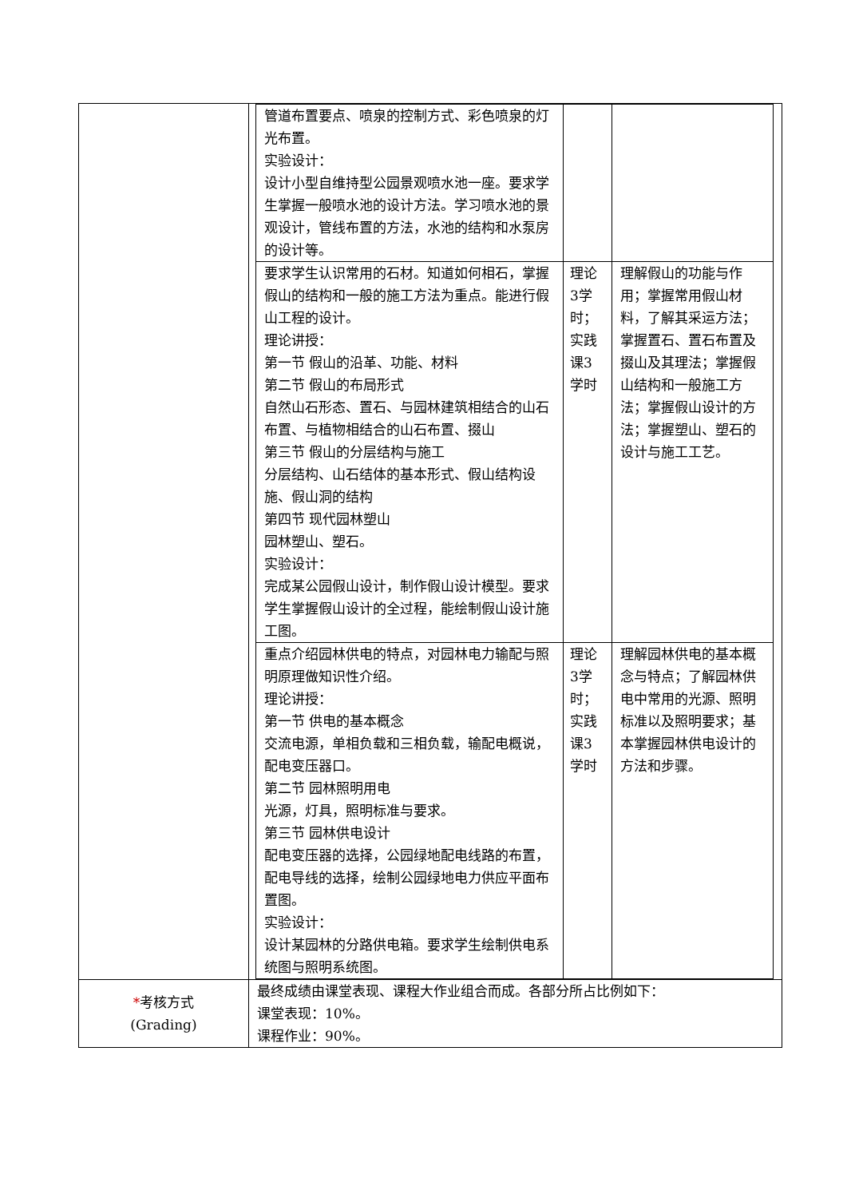| | / 管道布置要点、喷泉的控制方式、彩色喷泉的灯光布置。 实验设计： 设计小型自维持型公园景观喷水池一座。要求学生掌握一般喷水池的设计方法。学习喷水池的景观设计，管线布置的方法，水池的结构和水泵房的设计等。 / / / / 要求学生认识常用的石材。知道如何相石，掌握假山的结构和一般的施工方法为重点。能进行假山工程的设计。 理论讲授： 第一节 假山的沿革、功能、材料 第二节 假山的布局形式 自然山石形态、置石、与园林建筑相结合的山石布置、与植物相结合的山石布置、掇山 第三节 假山的分层结构与施工 分层结构、山石结体的基本形式、假山结构设施、假山洞的结构 第四节 现代园林塑山 园林塑山、塑石。 实验设计： 完成某公园假山设计，制作假山设计模型。要求学生掌握假山设计的全过程，能绘制假山设计施工图。 / 理论3学时；实践课3学时 / 理解假山的功能与作用；掌握常用假山材料，了解其采运方法；掌握置石、置石布置及掇山及其理法；掌握假山结构和一般施工方法；掌握假山设计的方法；掌握塑山、塑石的设计与施工工艺。 / / 重点介绍园林供电的特点，对园林电力输配与照明原理做知识性介绍。 理论讲授： 第一节 供电的基本概念 交流电源，单相负载和三相负载，输配电概说，配电变压器口。 第二节 园林照明用电 光源，灯具，照明标准与要求。 第三节 园林供电设计 配电变压器的选择，公园绿地配电线路的布置，配电导线的选择，绘制公园绿地电力供应平面布置图。 实验设计： 设计某园林的分路供电箱。要求学生绘制供电系统图与照明系统图。 / 理论3学时；实践课3学时 / 理解园林供电的基本概念与特点；了解园林供电中常用的光源、照明标准以及照明要求；基本掌握园林供电设计的方法和步骤。 / |
| * 考核方式 (Grading) | 最终成绩由课堂表现、课程大作业组合而成。各部分所占比例如下： 课堂表现：10%。 课程作业：90%。 |